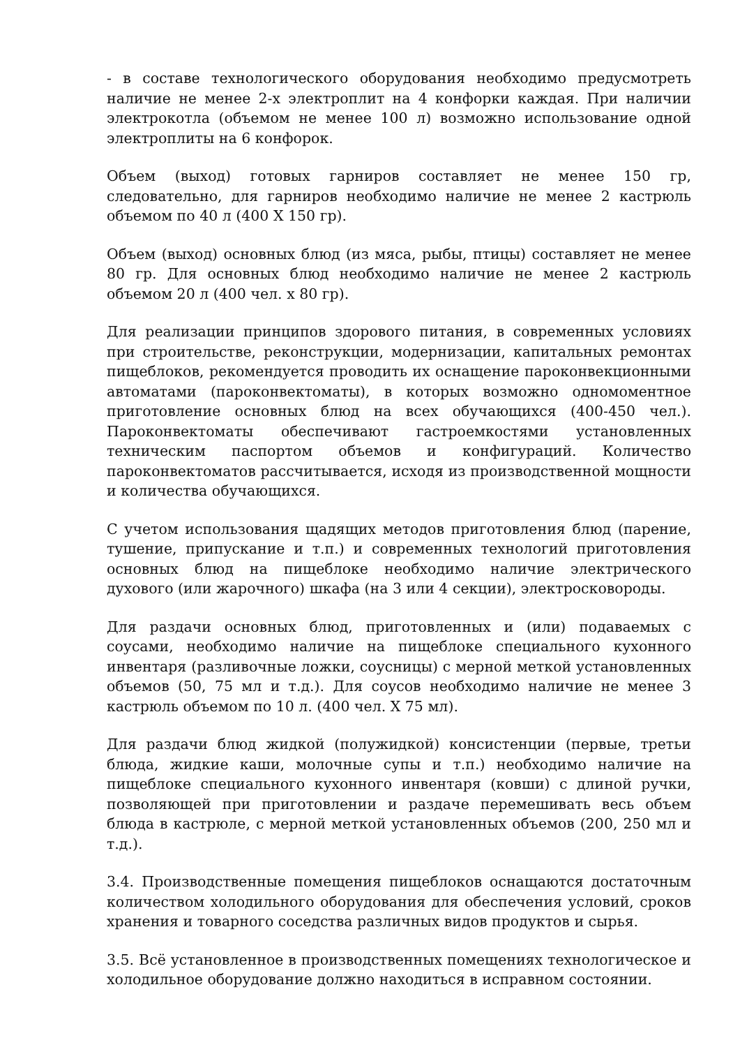- в составе технологического оборудования необходимо предусмотреть наличие не менее 2-х электроплит на 4 конфорки каждая. При наличии электрокотла (объемом не менее 100 л) возможно использование одной электроплиты на 6 конфорок.
Объем (выход) готовых гарниров составляет не менее 150 гр, следовательно, для гарниров необходимо наличие не менее 2 кастрюль объемом по 40 л (400 Х 150 гр).
Объем (выход) основных блюд (из мяса, рыбы, птицы) составляет не менее 80 гр. Для основных блюд необходимо наличие не менее 2 кастрюль объемом 20 л (400 чел. х 80 гр).
Для реализации принципов здорового питания, в современных условиях при строительстве, реконструкции, модернизации, капитальных ремонтах пищеблоков, рекомендуется проводить их оснащение пароконвекционными автоматами (пароконвектоматы), в которых возможно одномоментное приготовление основных блюд на всех обучающихся (400-450 чел.). Пароконвектоматы обеспечивают гастроемкостями установленных техническим паспортом объемов и конфигураций. Количество пароконвектоматов рассчитывается, исходя из производственной мощности и количества обучающихся.
С учетом использования щадящих методов приготовления блюд (парение, тушение, припускание и т.п.) и современных технологий приготовления основных блюд на пищеблоке необходимо наличие электрического духового (или жарочного) шкафа (на 3 или 4 секции), электросковороды.
Для раздачи основных блюд, приготовленных и (или) подаваемых с соусами, необходимо наличие на пищеблоке специального кухонного инвентаря (разливочные ложки, соусницы) с мерной меткой установленных объемов (50, 75 мл и т.д.). Для соусов необходимо наличие не менее 3 кастрюль объемом по 10 л. (400 чел. Х 75 мл).
Для раздачи блюд жидкой (полужидкой) консистенции (первые, третьи блюда, жидкие каши, молочные супы и т.п.) необходимо наличие на пищеблоке специального кухонного инвентаря (ковши) с длиной ручки, позволяющей при приготовлении и раздаче перемешивать весь объем блюда в кастрюле, с мерной меткой установленных объемов (200, 250 мл и т.д.).
3.4. Производственные помещения пищеблоков оснащаются достаточным количеством холодильного оборудования для обеспечения условий, сроков хранения и товарного соседства различных видов продуктов и сырья.
3.5. Всё установленное в производственных помещениях технологическое и холодильное оборудование должно находиться в исправном состоянии.